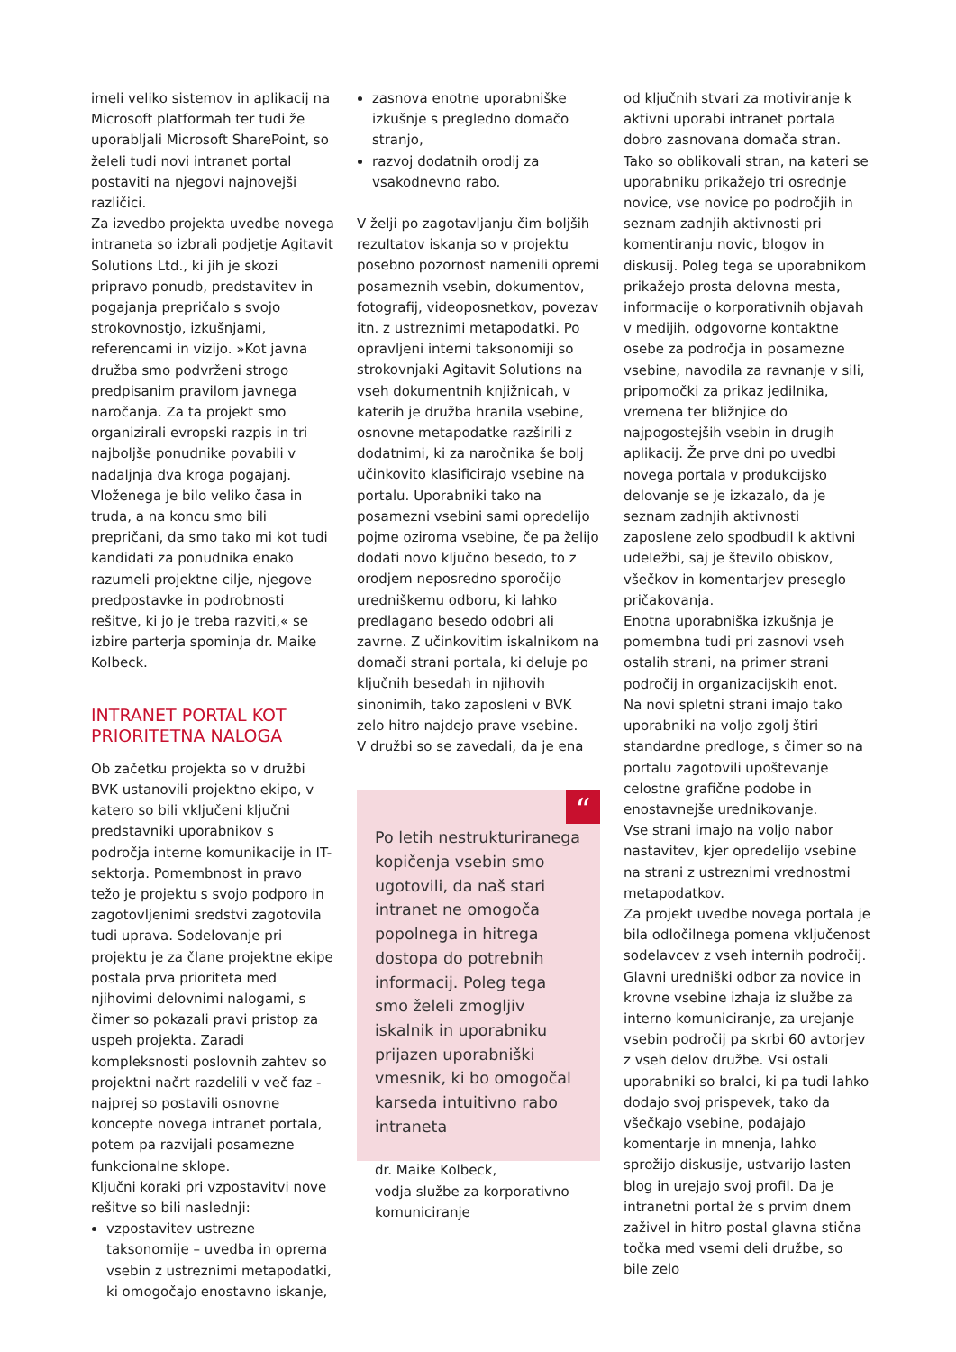imeli veliko sistemov in aplikacij na Microsoft platformah ter tudi že uporabljali Microsoft SharePoint, so želeli tudi novi intranet portal postaviti na njegovi najnovejši različici.
Za izvedbo projekta uvedbe novega intraneta so izbrali podjetje Agitavit Solutions Ltd., ki jih je skozi pripravo ponudb, predstavitev in pogajanja prepričalo s svojo strokovnostjo, izkušnjami, referencami in vizijo. »Kot javna družba smo podvrženi strogo predpisanim pravilom javnega naročanja. Za ta projekt smo organizirali evropski razpis in tri najboljše ponudnike povabili v nadaljnja dva kroga pogajanj. Vloženega je bilo veliko časa in truda, a na koncu smo bili prepričani, da smo tako mi kot tudi kandidati za ponudnika enako razumeli projektne cilje, njegove predpostavke in podrobnosti rešitve, ki jo je treba razviti,« se izbire parterja spominja dr. Maike Kolbeck.
INTRANET PORTAL KOT PRIORITETNA NALOGA
Ob začetku projekta so v družbi BVK ustanovili projektno ekipo, v katero so bili vključeni ključni predstavniki uporabnikov s področja interne komunikacije in IT-sektorja. Pomembnost in pravo težo je projektu s svojo podporo in zagotovljenimi sredstvi zagotovila tudi uprava. Sodelovanje pri projektu je za člane projektne ekipe postala prva prioriteta med njihovimi delovnimi nalogami, s čimer so pokazali pravi pristop za uspeh projekta. Zaradi kompleksnosti poslovnih zahtev so projektni načrt razdelili v več faz - najprej so postavili osnovne koncepte novega intranet portala, potem pa razvijali posamezne funkcionalne sklope.
Ključni koraki pri vzpostavitvi nove rešitve so bili naslednji:
vzpostavitev ustrezne taksonomije – uvedba in oprema vsebin z ustreznimi metapodatki, ki omogočajo enostavno iskanje,
zasnova enotne uporabniške izkušnje s pregledno domačo stranjo,
razvoj dodatnih orodij za vsakodnevno rabo.
V želji po zagotavljanju čim boljših rezultatov iskanja so v projektu posebno pozornost namenili opremi posameznih vsebin, dokumentov, fotografij, videoposnetkov, povezav itn. z ustreznimi metapodatki. Po opravljeni interni taksonomiji so strokovnjaki Agitavit Solutions na vseh dokumentnih knjižnicah, v katerih je družba hranila vsebine, osnovne metapodatke razširili z dodatnimi, ki za naročnika še bolj učinkovito klasificirajo vsebine na portalu. Uporabniki tako na posamezni vsebini sami opredelijo pojme oziroma vsebine, če pa želijo dodati novo ključno besedo, to z orodjem neposredno sporočijo uredniškemu odboru, ki lahko predlagano besedo odobri ali zavrne. Z učinkovitim iskalnikom na domači strani portala, ki deluje po ključnih besedah in njihovih sinonimih, tako zaposleni v BVK zelo hitro najdejo prave vsebine.
V družbi so se zavedali, da je ena
“
Po letih nestrukturiranega kopičenja vsebin smo ugotovili, da naš stari intranet ne omogoča popolnega in hitrega dostopa do potrebnih informacij. Poleg tega smo želeli zmogljiv iskalnik in uporabniku prijazen uporabniški vmesnik, ki bo omogočal karseda intuitivno rabo intraneta
dr. Maike Kolbeck,
vodja službe za korporativno komuniciranje
od ključnih stvari za motiviranje k aktivni uporabi intranet portala dobro zasnovana domača stran. Tako so oblikovali stran, na kateri se uporabniku prikažejo tri osrednje novice, vse novice po področjih in seznam zadnjih aktivnosti pri komentiranju novic, blogov in diskusij. Poleg tega se uporabnikom prikažejo prosta delovna mesta, informacije o korporativnih objavah v medijih, odgovorne kontaktne osebe za področja in posamezne vsebine, navodila za ravnanje v sili, pripomočki za prikaz jedilnika, vremena ter bližnjice do najpogostejših vsebin in drugih aplikacij. Že prve dni po uvedbi novega portala v produkcijsko delovanje se je izkazalo, da je seznam zadnjih aktivnosti zaposlene zelo spodbudil k aktivni udeležbi, saj je število obiskov, všečkov in komentarjev preseglo pričakovanja.
Enotna uporabniška izkušnja je pomembna tudi pri zasnovi vseh ostalih strani, na primer strani področij in organizacijskih enot.
Na novi spletni strani imajo tako uporabniki na voljo zgolj štiri standardne predloge, s čimer so na portalu zagotovili upoštevanje celostne grafične podobe in enostavnejše urednikovanje.
Vse strani imajo na voljo nabor nastavitev, kjer opredelijo vsebine na strani z ustreznimi vrednostmi metapodatkov.
Za projekt uvedbe novega portala je bila odločilnega pomena vključenost sodelavcev z vseh internih področij. Glavni uredniški odbor za novice in krovne vsebine izhaja iz službe za interno komuniciranje, za urejanje vsebin področij pa skrbi 60 avtorjev z vseh delov družbe. Vsi ostali uporabniki so bralci, ki pa tudi lahko dodajo svoj prispevek, tako da všečkajo vsebine, podajajo komentarje in mnenja, lahko sprožijo diskusije, ustvarijo lasten blog in urejajo svoj profil. Da je intranetni portal že s prvim dnem zaživel in hitro postal glavna stična točka med vsemi deli družbe, so bile zelo